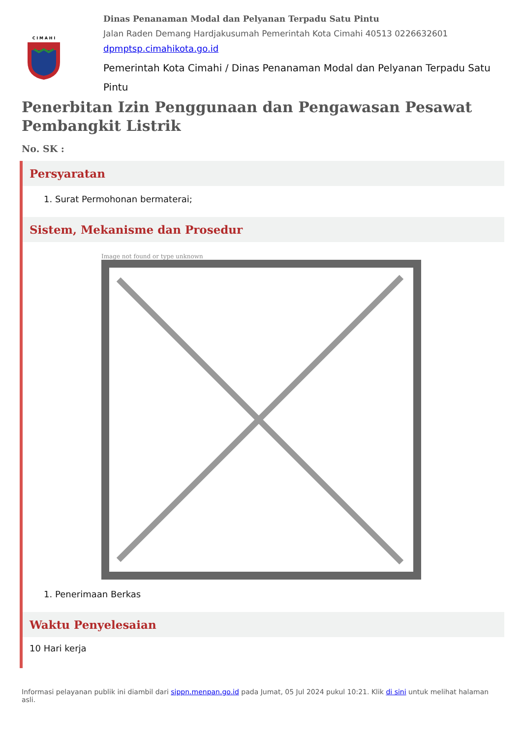C I M A H I
Dinas Penanaman Modal dan Pelyanan Terpadu Satu Pintu
Jalan Raden Demang Hardjakusumah Pemerintah Kota Cimahi 40513 0226632601
dpmptsp.cimahikota.go.id
Pemerintah Kota Cimahi / Dinas Penanaman Modal dan Pelyanan Terpadu Satu Pintu
Penerbitan Izin Penggunaan dan Pengawasan Pesawat Pembangkit Listrik
No. SK :
Persyaratan
1. Surat Permohonan bermaterai;
Sistem, Mekanisme dan Prosedur
Image not found or type unknown
1. Penerimaan Berkas
Waktu Penyelesaian
10 Hari kerja
Informasi pelayanan publik ini diambil dari sippn.menpan.go.id pada Jumat, 05 Jul 2024 pukul 10:21. Klik di sini untuk melihat halaman asli.